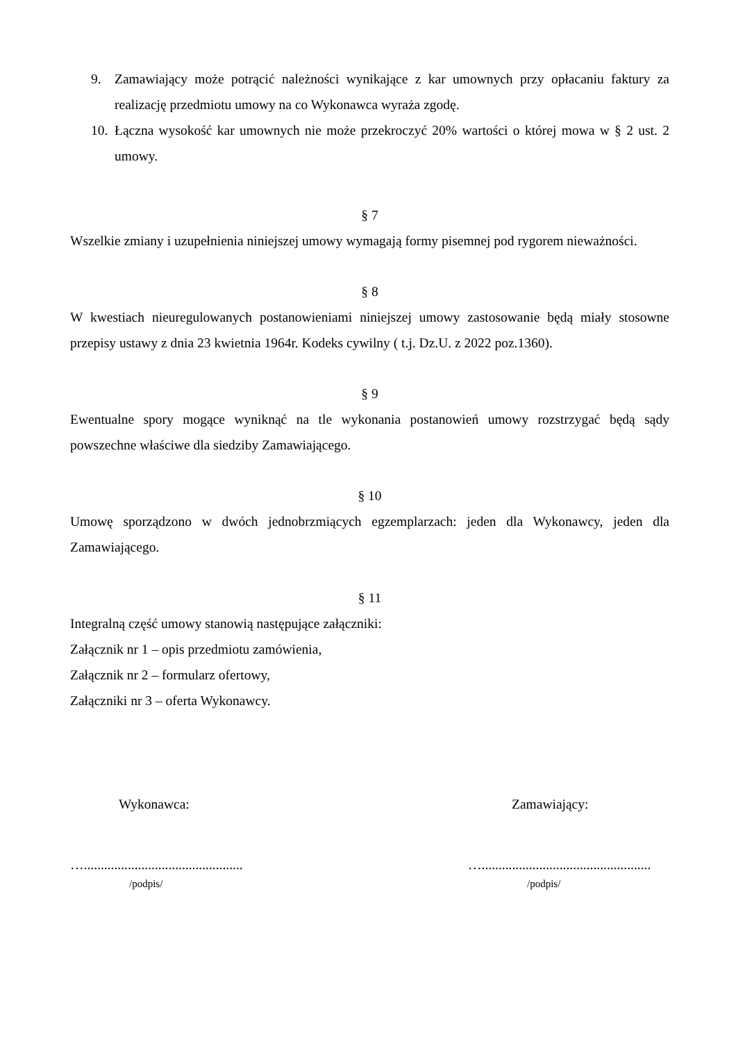9. Zamawiający może potrącić należności wynikające z kar umownych przy opłacaniu faktury za realizację przedmiotu umowy na co Wykonawca wyraża zgodę.
10. Łączna wysokość kar umownych nie może przekroczyć 20% wartości o której mowa w § 2 ust. 2 umowy.
§ 7
Wszelkie zmiany i uzupełnienia niniejszej umowy wymagają formy pisemnej pod rygorem nieważności.
§ 8
W kwestiach nieuregulowanych postanowieniami niniejszej umowy zastosowanie będą miały stosowne przepisy ustawy z dnia 23 kwietnia 1964r. Kodeks cywilny ( t.j. Dz.U. z 2022 poz.1360).
§ 9
Ewentualne spory mogące wyniknąć na tle wykonania postanowień umowy rozstrzygać będą sądy powszechne właściwe dla siedziby Zamawiającego.
§ 10
Umowę sporządzono w dwóch jednobrzmiących egzemplarzach: jeden dla Wykonawcy, jeden dla Zamawiającego.
§ 11
Integralną część umowy stanowią następujące załączniki:
Załącznik nr 1 – opis przedmiotu zamówienia,
Załącznik nr 2 – formularz ofertowy,
Załączniki nr 3 – oferta Wykonawcy.
Wykonawca:
…...............................................
/podpis/
Zamawiający:
…..................................................
/podpis/